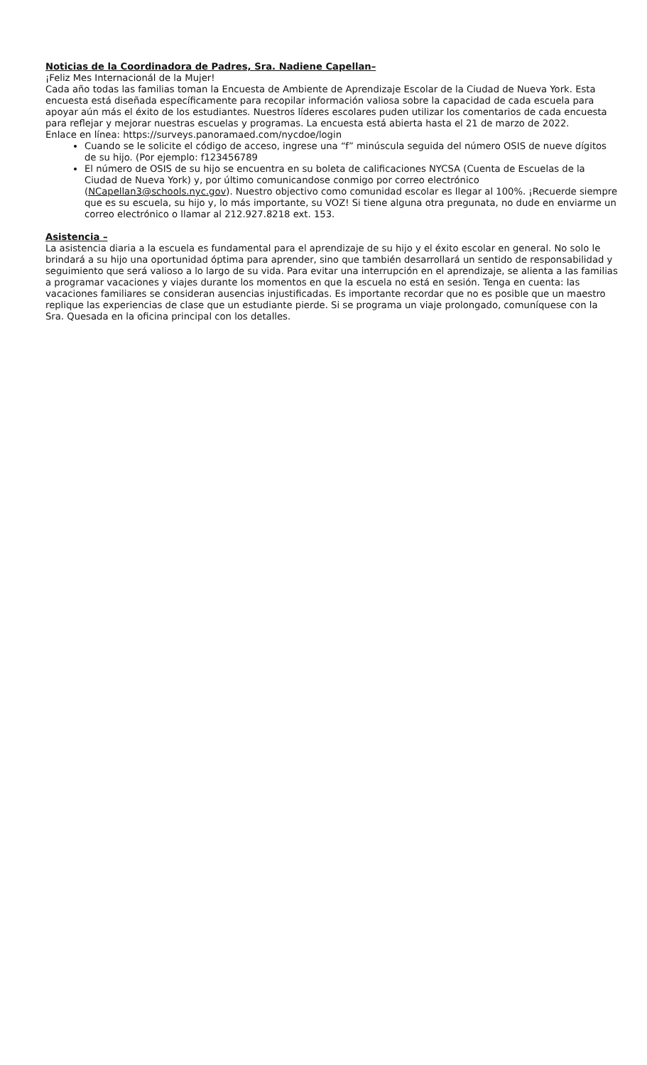Noticias de la Coordinadora de Padres, Sra. Nadiene Capellan–
¡Feliz Mes Internacionál de la Mujer!
Cada año todas las familias toman la Encuesta de Ambiente de Aprendizaje Escolar de la Ciudad de Nueva York. Esta encuesta está diseñada específicamente para recopilar información valiosa sobre la capacidad de cada escuela para apoyar aún más el éxito de los estudiantes. Nuestros líderes escolares puden utilizar los comentarios de cada encuesta para reflejar y mejorar nuestras escuelas y programas. La encuesta está abierta hasta el 21 de marzo de 2022.
Enlace en línea: https://surveys.panoramaed.com/nycdoe/login
Cuando se le solicite el código de acceso, ingrese una “f” minúscula seguida del número OSIS de nueve dígitos de su hijo. (Por ejemplo: f123456789
El número de OSIS de su hijo se encuentra en su boleta de calificaciones NYCSA (Cuenta de Escuelas de la Ciudad de Nueva York) y, por último comunicandose conmigo por correo electrónico (NCapellan3@schools.nyc.gov). Nuestro objectivo como comunidad escolar es llegar al 100%. ¡Recuerde siempre que es su escuela, su hijo y, lo más importante, su VOZ! Si tiene alguna otra pregunata, no dude en enviarme un correo electrónico o llamar al 212.927.8218 ext. 153.
Asistencia –
La asistencia diaria a la escuela es fundamental para el aprendizaje de su hijo y el éxito escolar en general. No solo le brindará a su hijo una oportunidad óptima para aprender, sino que también desarrollará un sentido de responsabilidad y seguimiento que será valioso a lo largo de su vida. Para evitar una interrupción en el aprendizaje, se alienta a las familias a programar vacaciones y viajes durante los momentos en que la escuela no está en sesión. Tenga en cuenta: las vacaciones familiares se consideran ausencias injustificadas. Es importante recordar que no es posible que un maestro replique las experiencias de clase que un estudiante pierde. Si se programa un viaje prolongado, comuníquese con la Sra. Quesada en la oficina principal con los detalles.